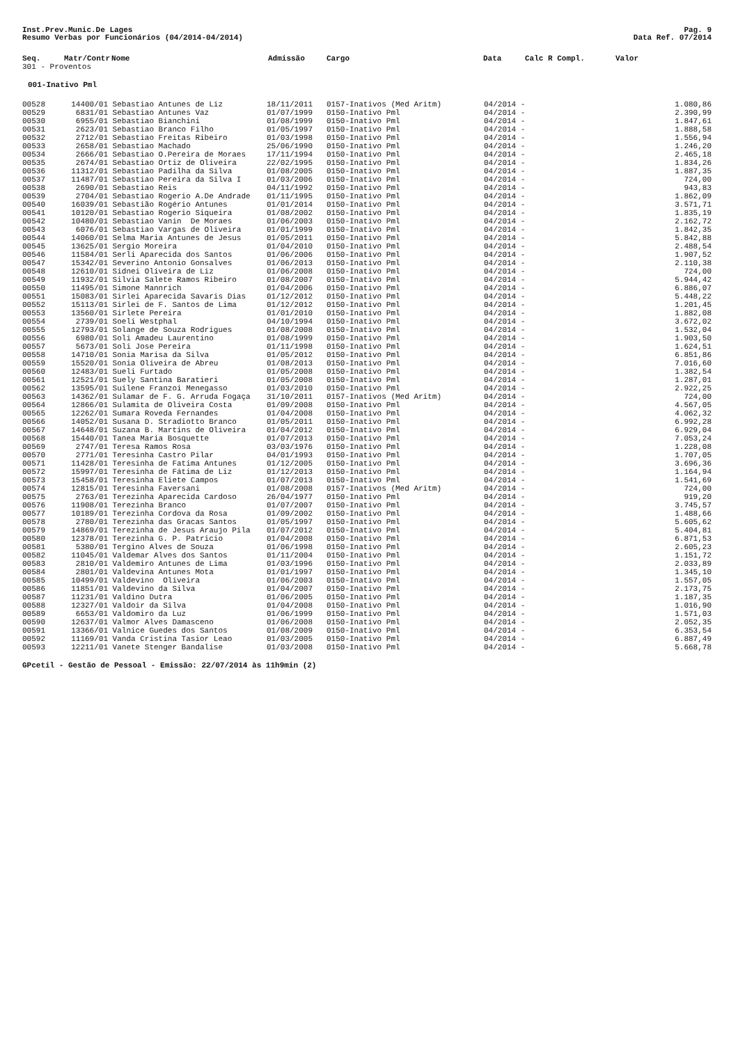Inst.Prev.Munic.De Lages Pag. 9
Resumo Verbas por Funcionários (04/2014-04/2014) Data Ref. 07/2014
| Seq. | Matr/Contr | Nome | Admissão | Cargo | Data | Calc R Compl. | Valor |
| --- | --- | --- | --- | --- | --- | --- | --- |
301 - Proventos
001-Inativo Pml
| 00528 | 14400/01 | Sebastiao Antunes de Liz | 18/11/2011 | 0157-Inativos (Med Aritm) | 04/2014 - | | 1.080,86 |
| 00529 | 6831/01 | Sebastiao Antunes Vaz | 01/07/1999 | 0150-Inativo Pml | 04/2014 - | | 2.390,99 |
| 00530 | 6955/01 | Sebastiao Bianchini | 01/08/1999 | 0150-Inativo Pml | 04/2014 - | | 1.847,61 |
| 00531 | 2623/01 | Sebastiao Branco Filho | 01/05/1997 | 0150-Inativo Pml | 04/2014 - | | 1.888,58 |
| 00532 | 2712/01 | Sebastiao Freitas Ribeiro | 01/03/1998 | 0150-Inativo Pml | 04/2014 - | | 1.556,94 |
| 00533 | 2658/01 | Sebastiao Machado | 25/06/1990 | 0150-Inativo Pml | 04/2014 - | | 1.246,20 |
| 00534 | 2666/01 | Sebastiao O.Pereira de Moraes | 17/11/1994 | 0150-Inativo Pml | 04/2014 - | | 2.465,18 |
| 00535 | 2674/01 | Sebastiao Ortiz de Oliveira | 22/02/1995 | 0150-Inativo Pml | 04/2014 - | | 1.834,26 |
| 00536 | 11312/01 | Sebastiao Padilha da Silva | 01/08/2005 | 0150-Inativo Pml | 04/2014 - | | 1.887,35 |
| 00537 | 11487/01 | Sebastiao Pereira da Silva I | 01/03/2006 | 0150-Inativo Pml | 04/2014 - | | 724,00 |
| 00538 | 2690/01 | Sebastiao Reis | 04/11/1992 | 0150-Inativo Pml | 04/2014 - | | 943,83 |
| 00539 | 2704/01 | Sebastiao Rogerio A.De Andrade | 01/11/1995 | 0150-Inativo Pml | 04/2014 - | | 1.862,09 |
| 00540 | 16039/01 | Sebastião Rogério Antunes | 01/01/2014 | 0150-Inativo Pml | 04/2014 - | | 3.571,71 |
| 00541 | 10120/01 | Sebastiao Rogerio Siqueira | 01/08/2002 | 0150-Inativo Pml | 04/2014 - | | 1.835,19 |
| 00542 | 10480/01 | Sebastiao Vanin De Moraes | 01/06/2003 | 0150-Inativo Pml | 04/2014 - | | 2.162,72 |
| 00543 | 6076/01 | Sebastiao Vargas de Oliveira | 01/01/1999 | 0150-Inativo Pml | 04/2014 - | | 1.842,35 |
| 00544 | 14060/01 | Selma Maria Antunes de Jesus | 01/05/2011 | 0150-Inativo Pml | 04/2014 - | | 5.842,88 |
| 00545 | 13625/01 | Sergio Moreira | 01/04/2010 | 0150-Inativo Pml | 04/2014 - | | 2.488,54 |
| 00546 | 11584/01 | Serli Aparecida dos Santos | 01/06/2006 | 0150-Inativo Pml | 04/2014 - | | 1.907,52 |
| 00547 | 15342/01 | Severino Antonio Gonsalves | 01/06/2013 | 0150-Inativo Pml | 04/2014 - | | 2.110,38 |
| 00548 | 12610/01 | Sidnei Oliveira de Liz | 01/06/2008 | 0150-Inativo Pml | 04/2014 - | | 724,00 |
| 00549 | 11932/01 | Silvia Salete Ramos Ribeiro | 01/08/2007 | 0150-Inativo Pml | 04/2014 - | | 5.944,42 |
| 00550 | 11495/01 | Simone Mannrich | 01/04/2006 | 0150-Inativo Pml | 04/2014 - | | 6.886,07 |
| 00551 | 15083/01 | Sirlei Aparecida Savaris Dias | 01/12/2012 | 0150-Inativo Pml | 04/2014 - | | 5.448,22 |
| 00552 | 15113/01 | Sirlei de F. Santos de Lima | 01/12/2012 | 0150-Inativo Pml | 04/2014 - | | 1.201,45 |
| 00553 | 13560/01 | Sirlete Pereira | 01/01/2010 | 0150-Inativo Pml | 04/2014 - | | 1.882,08 |
| 00554 | 2739/01 | Soeli Westphal | 04/10/1994 | 0150-Inativo Pml | 04/2014 - | | 3.672,02 |
| 00555 | 12793/01 | Solange de Souza Rodrigues | 01/08/2008 | 0150-Inativo Pml | 04/2014 - | | 1.532,04 |
| 00556 | 6980/01 | Soli Amadeu Laurentino | 01/08/1999 | 0150-Inativo Pml | 04/2014 - | | 1.903,50 |
| 00557 | 5673/01 | Soli Jose Pereira | 01/11/1998 | 0150-Inativo Pml | 04/2014 - | | 1.624,51 |
| 00558 | 14710/01 | Sonia Marisa da Silva | 01/05/2012 | 0150-Inativo Pml | 04/2014 - | | 6.851,86 |
| 00559 | 15520/01 | Sonia Oliveira de Abreu | 01/08/2013 | 0150-Inativo Pml | 04/2014 - | | 7.016,60 |
| 00560 | 12483/01 | Sueli Furtado | 01/05/2008 | 0150-Inativo Pml | 04/2014 - | | 1.382,54 |
| 00561 | 12521/01 | Suely Santina Baratieri | 01/05/2008 | 0150-Inativo Pml | 04/2014 - | | 1.287,01 |
| 00562 | 13595/01 | Suilene Franzoi Menegasso | 01/03/2010 | 0150-Inativo Pml | 04/2014 - | | 2.922,25 |
| 00563 | 14362/01 | Sulamar de F. G. Arruda Fogaça | 31/10/2011 | 0157-Inativos (Med Aritm) | 04/2014 - | | 724,00 |
| 00564 | 12866/01 | Sulamita de Oliveira Costa | 01/09/2008 | 0150-Inativo Pml | 04/2014 - | | 4.567,05 |
| 00565 | 12262/01 | Sumara Roveda Fernandes | 01/04/2008 | 0150-Inativo Pml | 04/2014 - | | 4.062,32 |
| 00566 | 14052/01 | Susana D. Stradiotto Branco | 01/05/2011 | 0150-Inativo Pml | 04/2014 - | | 6.992,28 |
| 00567 | 14648/01 | Suzana B. Martins de Oliveira | 01/04/2012 | 0150-Inativo Pml | 04/2014 - | | 6.929,04 |
| 00568 | 15440/01 | Tanea Maria Bosquette | 01/07/2013 | 0150-Inativo Pml | 04/2014 - | | 7.053,24 |
| 00569 | 2747/01 | Teresa Ramos Rosa | 03/03/1976 | 0150-Inativo Pml | 04/2014 - | | 1.228,08 |
| 00570 | 2771/01 | Teresinha Castro Pilar | 04/01/1993 | 0150-Inativo Pml | 04/2014 - | | 1.707,05 |
| 00571 | 11428/01 | Teresinha de Fatima Antunes | 01/12/2005 | 0150-Inativo Pml | 04/2014 - | | 3.696,36 |
| 00572 | 15997/01 | Teresinha de Fátima de Liz | 01/12/2013 | 0150-Inativo Pml | 04/2014 - | | 1.164,94 |
| 00573 | 15458/01 | Teresinha Eliete Campos | 01/07/2013 | 0150-Inativo Pml | 04/2014 - | | 1.541,69 |
| 00574 | 12815/01 | Teresinha Faversani | 01/08/2008 | 0157-Inativos (Med Aritm) | 04/2014 - | | 724,00 |
| 00575 | 2763/01 | Terezinha Aparecida Cardoso | 26/04/1977 | 0150-Inativo Pml | 04/2014 - | | 919,20 |
| 00576 | 11908/01 | Terezinha Branco | 01/07/2007 | 0150-Inativo Pml | 04/2014 - | | 3.745,57 |
| 00577 | 10189/01 | Terezinha Cordova da Rosa | 01/09/2002 | 0150-Inativo Pml | 04/2014 - | | 1.488,66 |
| 00578 | 2780/01 | Terezinha das Gracas Santos | 01/05/1997 | 0150-Inativo Pml | 04/2014 - | | 5.605,62 |
| 00579 | 14869/01 | Terezinha de Jesus Araujo Pila | 01/07/2012 | 0150-Inativo Pml | 04/2014 - | | 5.404,81 |
| 00580 | 12378/01 | Terezinha G. P. Patricio | 01/04/2008 | 0150-Inativo Pml | 04/2014 - | | 6.871,53 |
| 00581 | 5380/01 | Tergino Alves de Souza | 01/06/1998 | 0150-Inativo Pml | 04/2014 - | | 2.605,23 |
| 00582 | 11045/01 | Valdemar Alves dos Santos | 01/11/2004 | 0150-Inativo Pml | 04/2014 - | | 1.151,72 |
| 00583 | 2810/01 | Valdemiro Antunes de Lima | 01/03/1996 | 0150-Inativo Pml | 04/2014 - | | 2.033,89 |
| 00584 | 2801/01 | Valdevina Antunes Mota | 01/01/1997 | 0150-Inativo Pml | 04/2014 - | | 1.345,10 |
| 00585 | 10499/01 | Valdevino Oliveira | 01/06/2003 | 0150-Inativo Pml | 04/2014 - | | 1.557,05 |
| 00586 | 11851/01 | Valdevino da Silva | 01/04/2007 | 0150-Inativo Pml | 04/2014 - | | 2.173,75 |
| 00587 | 11231/01 | Valdino Dutra | 01/06/2005 | 0150-Inativo Pml | 04/2014 - | | 1.187,35 |
| 00588 | 12327/01 | Valdoir da Silva | 01/04/2008 | 0150-Inativo Pml | 04/2014 - | | 1.016,90 |
| 00589 | 6653/01 | Valdomiro da Luz | 01/06/1999 | 0150-Inativo Pml | 04/2014 - | | 1.571,03 |
| 00590 | 12637/01 | Valmor Alves Damasceno | 01/06/2008 | 0150-Inativo Pml | 04/2014 - | | 2.052,35 |
| 00591 | 13366/01 | Valnice Guedes dos Santos | 01/08/2009 | 0150-Inativo Pml | 04/2014 - | | 6.353,54 |
| 00592 | 11169/01 | Vanda Cristina Tasior Leao | 01/03/2005 | 0150-Inativo Pml | 04/2014 - | | 6.887,49 |
| 00593 | 12211/01 | Vanete Stenger Bandalise | 01/03/2008 | 0150-Inativo Pml | 04/2014 - | | 5.668,78 |
GPcetil - Gestão de Pessoal - Emissão: 22/07/2014 às 11h9min (2)